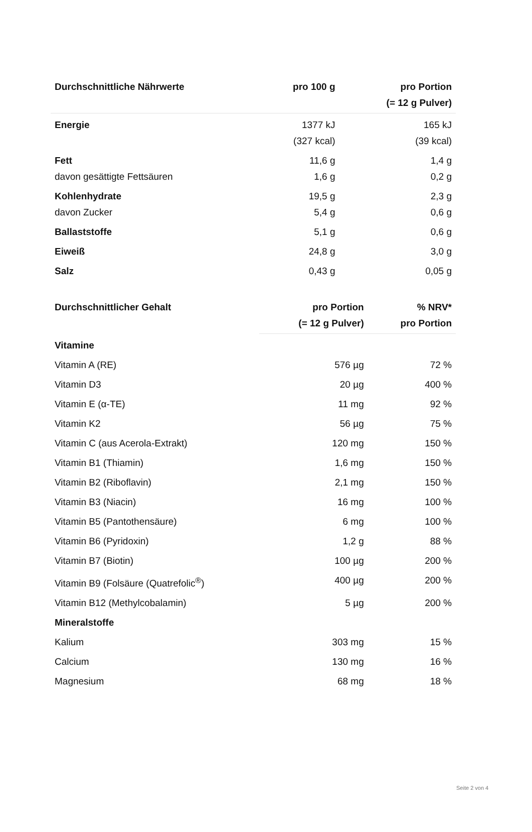| Durchschnittliche Nährwerte | pro 100 g | pro Portion (= 12 g Pulver) |
| --- | --- | --- |
| Energie | 1377 kJ (327 kcal) | 165 kJ (39 kcal) |
| Fett | 11,6 g | 1,4 g |
| davon gesättigte Fettsäuren | 1,6 g | 0,2 g |
| Kohlenhydrate | 19,5 g | 2,3 g |
| davon Zucker | 5,4 g | 0,6 g |
| Ballaststoffe | 5,1 g | 0,6 g |
| Eiweiß | 24,8 g | 3,0 g |
| Salz | 0,43 g | 0,05 g |
| Durchschnittlicher Gehalt | pro Portion (= 12 g Pulver) | % NRV* pro Portion |
| --- | --- | --- |
| Vitamine | | |
| Vitamin A (RE) | 576 µg | 72 % |
| Vitamin D3 | 20 µg | 400 % |
| Vitamin E (α-TE) | 11 mg | 92 % |
| Vitamin K2 | 56 µg | 75 % |
| Vitamin C (aus Acerola-Extrakt) | 120 mg | 150 % |
| Vitamin B1 (Thiamin) | 1,6 mg | 150 % |
| Vitamin B2 (Riboflavin) | 2,1 mg | 150 % |
| Vitamin B3 (Niacin) | 16 mg | 100 % |
| Vitamin B5 (Pantothensäure) | 6 mg | 100 % |
| Vitamin B6 (Pyridoxin) | 1,2 g | 88 % |
| Vitamin B7 (Biotin) | 100 µg | 200 % |
| Vitamin B9 (Folsäure (Quatrefolic<sup>®</sup>) | 400 µg | 200 % |
| Vitamin B12 (Methylcobalamin) | 5 µg | 200 % |
| Mineralstoffe | | |
| Kalium | 303 mg | 15 % |
| Calcium | 130 mg | 16 % |
| Magnesium | 68 mg | 18 % |
Seite 2 von 4